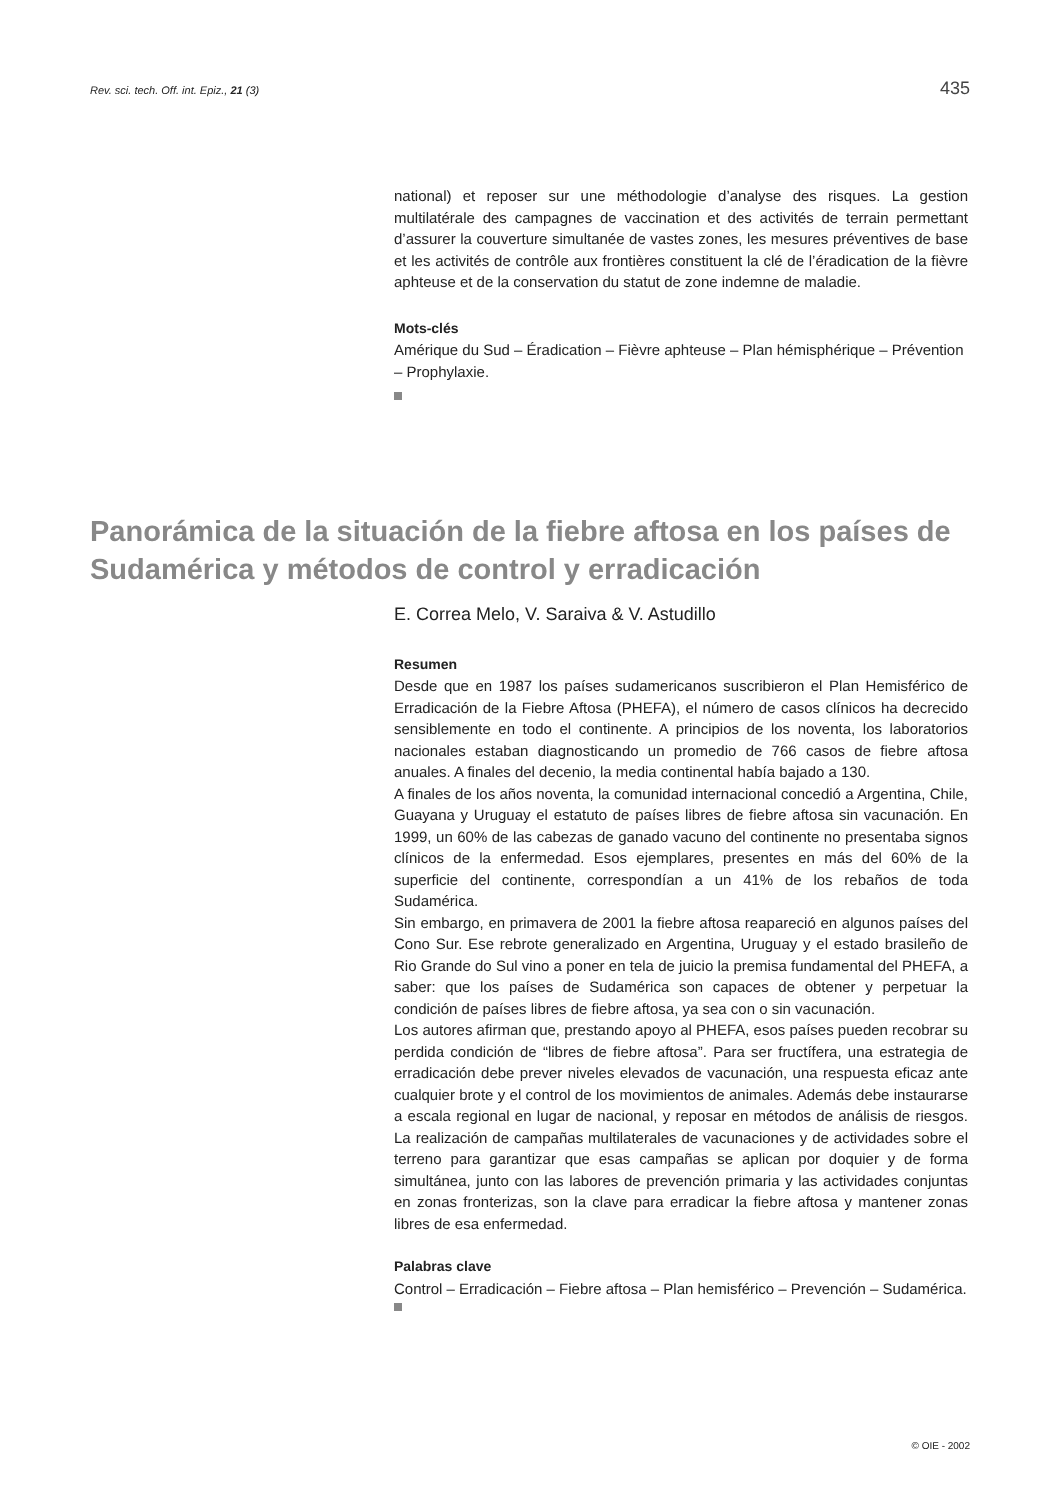Rev. sci. tech. Off. int. Epiz., 21 (3) 435
national) et reposer sur une méthodologie d’analyse des risques. La gestion multilatérale des campagnes de vaccination et des activités de terrain permettant d’assurer la couverture simultanée de vastes zones, les mesures préventives de base et les activités de contrôle aux frontières constituent la clé de l’éradication de la fièvre aphteuse et de la conservation du statut de zone indemne de maladie.
Mots-clés
Amérique du Sud – Éradication – Fièvre aphteuse – Plan hémisphérique – Prévention – Prophylaxie.
Panorámica de la situación de la fiebre aftosa en los países de Sudamérica y métodos de control y erradicación
E. Correa Melo, V. Saraiva & V. Astudillo
Resumen
Desde que en 1987 los países sudamericanos suscribieron el Plan Hemisférico de Erradicación de la Fiebre Aftosa (PHEFA), el número de casos clínicos ha decrecido sensiblemente en todo el continente. A principios de los noventa, los laboratorios nacionales estaban diagnosticando un promedio de 766 casos de fiebre aftosa anuales. A finales del decenio, la media continental había bajado a 130.
A finales de los años noventa, la comunidad internacional concedió a Argentina, Chile, Guayana y Uruguay el estatuto de países libres de fiebre aftosa sin vacunación. En 1999, un 60% de las cabezas de ganado vacuno del continente no presentaba signos clínicos de la enfermedad. Esos ejemplares, presentes en más del 60% de la superficie del continente, correspondían a un 41% de los rebaños de toda Sudamérica.
Sin embargo, en primavera de 2001 la fiebre aftosa reapareció en algunos países del Cono Sur. Ese rebrote generalizado en Argentina, Uruguay y el estado brasileño de Rio Grande do Sul vino a poner en tela de juicio la premisa fundamental del PHEFA, a saber: que los países de Sudamérica son capaces de obtener y perpetuar la condición de países libres de fiebre aftosa, ya sea con o sin vacunación.
Los autores afirman que, prestando apoyo al PHEFA, esos países pueden recobrar su perdida condición de “libres de fiebre aftosa”. Para ser fructífera, una estrategia de erradicación debe prever niveles elevados de vacunación, una respuesta eficaz ante cualquier brote y el control de los movimientos de animales. Además debe instaurarse a escala regional en lugar de nacional, y reposar en métodos de análisis de riesgos. La realización de campañas multilaterales de vacunaciones y de actividades sobre el terreno para garantizar que esas campañas se aplican por doquier y de forma simultánea, junto con las labores de prevención primaria y las actividades conjuntas en zonas fronterizas, son la clave para erradicar la fiebre aftosa y mantener zonas libres de esa enfermedad.
Palabras clave
Control – Erradicación – Fiebre aftosa – Plan hemisférico – Prevención – Sudamérica.
© OIE - 2002